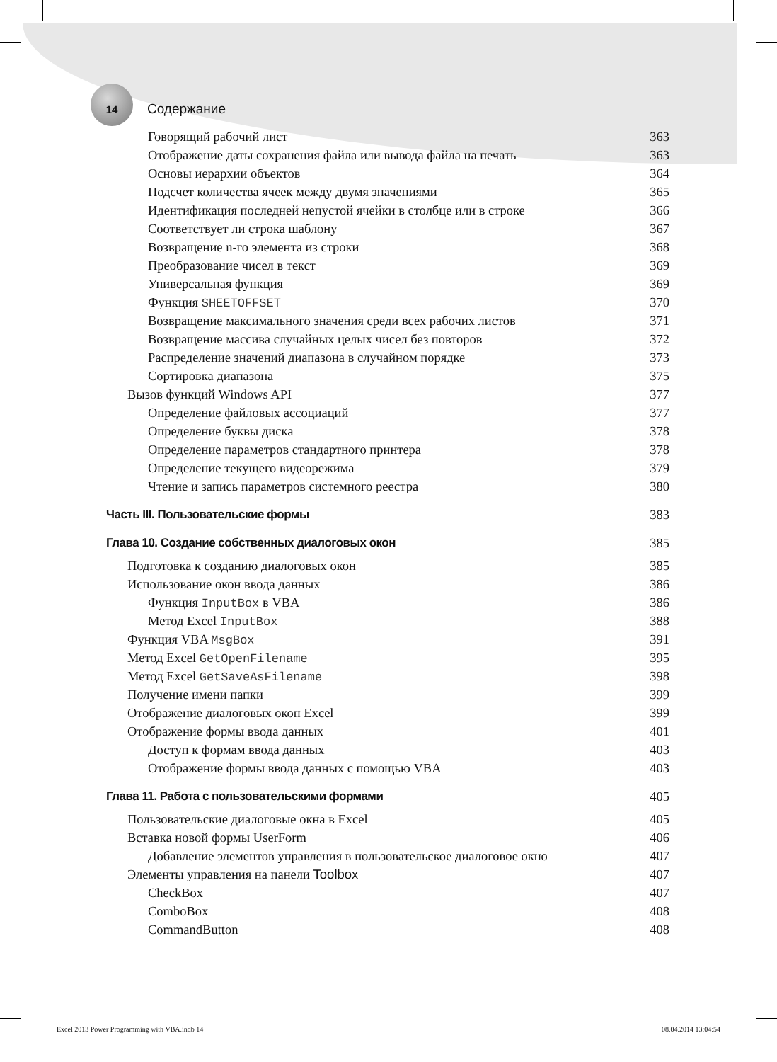14 Содержание
Говорящий рабочий лист 363
Отображение даты сохранения файла или вывода файла на печать 363
Основы иерархии объектов 364
Подсчет количества ячеек между двумя значениями 365
Идентификация последней непустой ячейки в столбце или в строке 366
Соответствует ли строка шаблону 367
Возвращение n-го элемента из строки 368
Преобразование чисел в текст 369
Универсальная функция 369
Функция SHEETOFFSET 370
Возвращение максимального значения среди всех рабочих листов 371
Возвращение массива случайных целых чисел без повторов 372
Распределение значений диапазона в случайном порядке 373
Сортировка диапазона 375
Вызов функций Windows API 377
Определение файловых ассоциаций 377
Определение буквы диска 378
Определение параметров стандартного принтера 378
Определение текущего видеорежима 379
Чтение и запись параметров системного реестра 380
Часть III. Пользовательские формы 383
Глава 10. Создание собственных диалоговых окон 385
Подготовка к созданию диалоговых окон 385
Использование окон ввода данных 386
Функция InputBox в VBA 386
Метод Excel InputBox 388
Функция VBA MsgBox 391
Метод Excel GetOpenFilename 395
Метод Excel GetSaveAsFilename 398
Получение имени папки 399
Отображение диалоговых окон Excel 399
Отображение формы ввода данных 401
Доступ к формам ввода данных 403
Отображение формы ввода данных с помощью VBA 403
Глава 11. Работа с пользовательскими формами 405
Пользовательские диалоговые окна в Excel 405
Вставка новой формы UserForm 406
Добавление элементов управления в пользовательское диалоговое окно 407
Элементы управления на панели Toolbox 407
CheckBox 407
ComboBox 408
CommandButton 408
Excel 2013 Power Programming with VBA.indb 14 08.04.2014 13:04:54